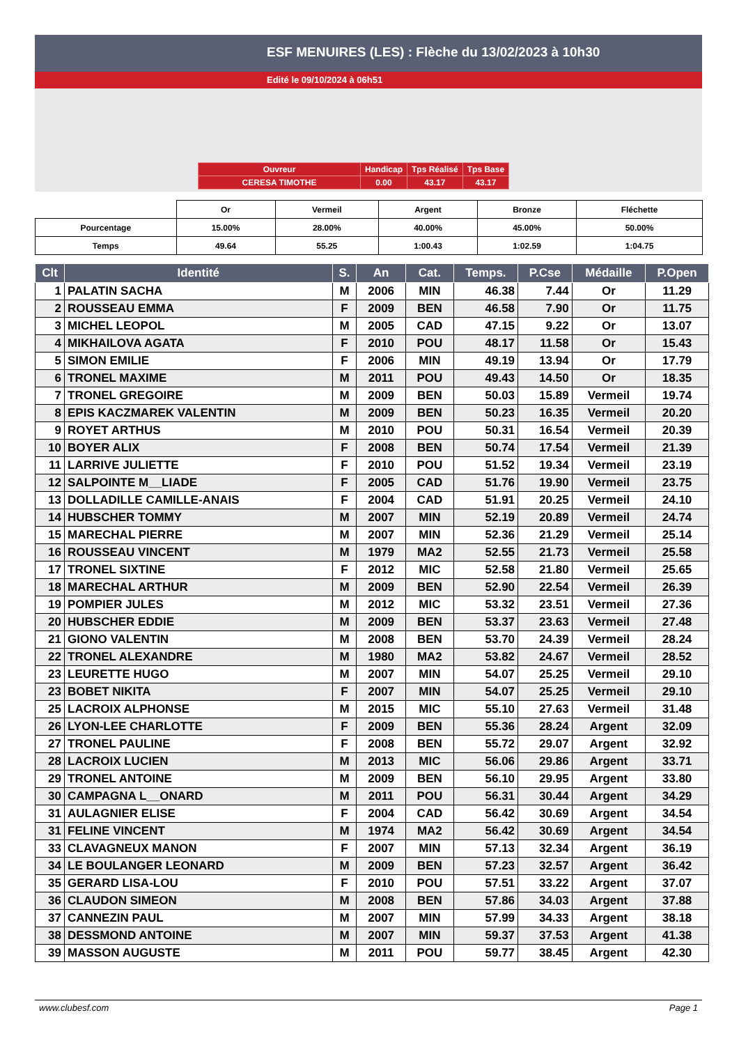ESF MENUIRES (LES) : Flèche du 13/02/2023 à 10h30
Edité le 09/10/2024 à 06h51
| Ouvreur | Handicap | Tps Réalisé | Tps Base |
| CERESA TIMOTHE | 0.00 | 43.17 | 43.17 |
| | Or | Vermeil | Argent | Bronze | Fléchette |
| Pourcentage | 15.00% | 28.00% | 40.00% | 45.00% | 50.00% |
| Temps | 49.64 | 55.25 | 1:00.43 | 1:02.59 | 1:04.75 |
| Clt | Identité | S. | An | Cat. | Temps. | P.Cse | Médaille | P.Open |
| --- | --- | --- | --- | --- | --- | --- | --- | --- |
| 1 | PALATIN SACHA | M | 2006 | MIN | 46.38 | 7.44 | Or | 11.29 |
| 2 | ROUSSEAU EMMA | F | 2009 | BEN | 46.58 | 7.90 | Or | 11.75 |
| 3 | MICHEL LEOPOL | M | 2005 | CAD | 47.15 | 9.22 | Or | 13.07 |
| 4 | MIKHAILOVA AGATA | F | 2010 | POU | 48.17 | 11.58 | Or | 15.43 |
| 5 | SIMON EMILIE | F | 2006 | MIN | 49.19 | 13.94 | Or | 17.79 |
| 6 | TRONEL MAXIME | M | 2011 | POU | 49.43 | 14.50 | Or | 18.35 |
| 7 | TRONEL GREGOIRE | M | 2009 | BEN | 50.03 | 15.89 | Vermeil | 19.74 |
| 8 | EPIS KACZMAREK VALENTIN | M | 2009 | BEN | 50.23 | 16.35 | Vermeil | 20.20 |
| 9 | ROYET ARTHUS | M | 2010 | POU | 50.31 | 16.54 | Vermeil | 20.39 |
| 10 | BOYER ALIX | F | 2008 | BEN | 50.74 | 17.54 | Vermeil | 21.39 |
| 11 | LARRIVE JULIETTE | F | 2010 | POU | 51.52 | 19.34 | Vermeil | 23.19 |
| 12 | SALPOINTE M__LIADE | F | 2005 | CAD | 51.76 | 19.90 | Vermeil | 23.75 |
| 13 | DOLLADILLE CAMILLE-ANAIS | F | 2004 | CAD | 51.91 | 20.25 | Vermeil | 24.10 |
| 14 | HUBSCHER TOMMY | M | 2007 | MIN | 52.19 | 20.89 | Vermeil | 24.74 |
| 15 | MARECHAL PIERRE | M | 2007 | MIN | 52.36 | 21.29 | Vermeil | 25.14 |
| 16 | ROUSSEAU VINCENT | M | 1979 | MA2 | 52.55 | 21.73 | Vermeil | 25.58 |
| 17 | TRONEL SIXTINE | F | 2012 | MIC | 52.58 | 21.80 | Vermeil | 25.65 |
| 18 | MARECHAL ARTHUR | M | 2009 | BEN | 52.90 | 22.54 | Vermeil | 26.39 |
| 19 | POMPIER JULES | M | 2012 | MIC | 53.32 | 23.51 | Vermeil | 27.36 |
| 20 | HUBSCHER EDDIE | M | 2009 | BEN | 53.37 | 23.63 | Vermeil | 27.48 |
| 21 | GIONO VALENTIN | M | 2008 | BEN | 53.70 | 24.39 | Vermeil | 28.24 |
| 22 | TRONEL ALEXANDRE | M | 1980 | MA2 | 53.82 | 24.67 | Vermeil | 28.52 |
| 23 | LEURETTE HUGO | M | 2007 | MIN | 54.07 | 25.25 | Vermeil | 29.10 |
| 23 | BOBET NIKITA | F | 2007 | MIN | 54.07 | 25.25 | Vermeil | 29.10 |
| 25 | LACROIX ALPHONSE | M | 2015 | MIC | 55.10 | 27.63 | Vermeil | 31.48 |
| 26 | LYON-LEE CHARLOTTE | F | 2009 | BEN | 55.36 | 28.24 | Argent | 32.09 |
| 27 | TRONEL PAULINE | F | 2008 | BEN | 55.72 | 29.07 | Argent | 32.92 |
| 28 | LACROIX LUCIEN | M | 2013 | MIC | 56.06 | 29.86 | Argent | 33.71 |
| 29 | TRONEL ANTOINE | M | 2009 | BEN | 56.10 | 29.95 | Argent | 33.80 |
| 30 | CAMPAGNA L__ONARD | M | 2011 | POU | 56.31 | 30.44 | Argent | 34.29 |
| 31 | AULAGNIER ELISE | F | 2004 | CAD | 56.42 | 30.69 | Argent | 34.54 |
| 31 | FELINE VINCENT | M | 1974 | MA2 | 56.42 | 30.69 | Argent | 34.54 |
| 33 | CLAVAGNEUX MANON | F | 2007 | MIN | 57.13 | 32.34 | Argent | 36.19 |
| 34 | LE BOULANGER LEONARD | M | 2009 | BEN | 57.23 | 32.57 | Argent | 36.42 |
| 35 | GERARD LISA-LOU | F | 2010 | POU | 57.51 | 33.22 | Argent | 37.07 |
| 36 | CLAUDON SIMEON | M | 2008 | BEN | 57.86 | 34.03 | Argent | 37.88 |
| 37 | CANNEZIN PAUL | M | 2007 | MIN | 57.99 | 34.33 | Argent | 38.18 |
| 38 | DESSMOND ANTOINE | M | 2007 | MIN | 59.37 | 37.53 | Argent | 41.38 |
| 39 | MASSON AUGUSTE | M | 2011 | POU | 59.77 | 38.45 | Argent | 42.30 |
www.clubesf.com Page 1